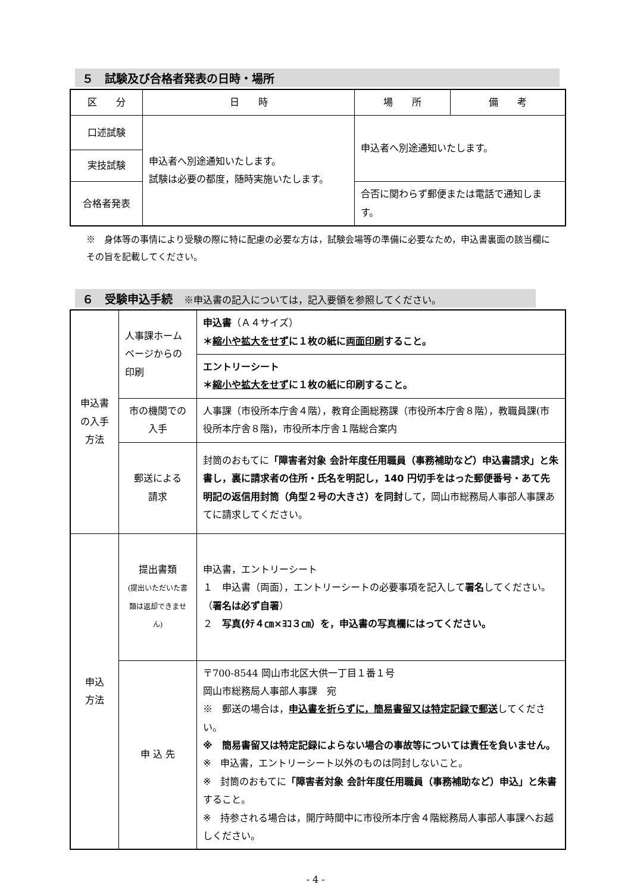５　試験及び合格者発表の日時・場所
| 区 分 | 日 時 | 場 所 | 備 考 |
| 口述試験 | 申込者へ別途通知いたします。 試験は必要の都度，随時実施いたします。 | 申込者へ別途通知いたします。 | |
| 実技試験 | | | |
| 合格者発表 | | 合否に関わらず郵便または電話で通知します。 | |
※　身体等の事情により受験の際に特に配慮の必要な方は，試験会場等の準備に必要なため，申込書裏面の該当欄にその旨を記載してください。
６　受験申込手続　※申込書の記入については，記入要領を参照してください。
| 申込書 の入手 方法 | 人事課ホームページからの印刷 | 申込書 （Ａ４サイズ） ＊ 縮小や拡大をせず に１枚の紙に 両面印刷 すること。 |
| | | エントリーシート ＊ 縮小や拡大をせず に１枚の紙に印刷すること。 |
| | 市の機関での入手 | 人事課（市役所本庁舎４階），教育企画総務課（市役所本庁舎８階），教職員課(市役所本庁舎８階)，市役所本庁舎１階総合案内 |
| | 郵送による 請求 | 封筒のおもてに 「障害者対象 会計年度任用職員（事務補助など）申込書請求」と朱書し，裏に請求者の住所・氏名を明記し，140 円切手をはった郵便番号・あて先明記の返信用封筒（角型２号の大きさ）を同封 して，岡山市総務局人事部人事課あてに請求してください。 |
| 申込 方法 | 提出書類 (提出いただいた書類は返却できません) | 申込書，エントリーシート １ 申込書（両面），エントリーシートの必要事項を記入して 署名 してください。（ 署名は必ず自署 ） ２ 写真(ﾀﾃ４㎝×ﾖｺ３㎝）を，申込書の写真欄にはってください。 |
| | 申 込 先 | 〒700-8544 岡山市北区大供一丁目１番１号 岡山市総務局人事部人事課 宛 ※ 郵送の場合は， 申込書を折らずに，簡易書留又は特定記録で郵送 してください。 ※ 簡易書留又は特定記録によらない場合の事故等については責任を負いません。 ※ 申込書，エントリーシート以外のものは同封しないこと。 ※ 封筒のおもてに 「障害者対象 会計年度任用職員（事務補助など）申込」と朱書 すること。 ※ 持参される場合は，開庁時間中に市役所本庁舎４階総務局人事部人事課へお越しください。 |
- 4 -